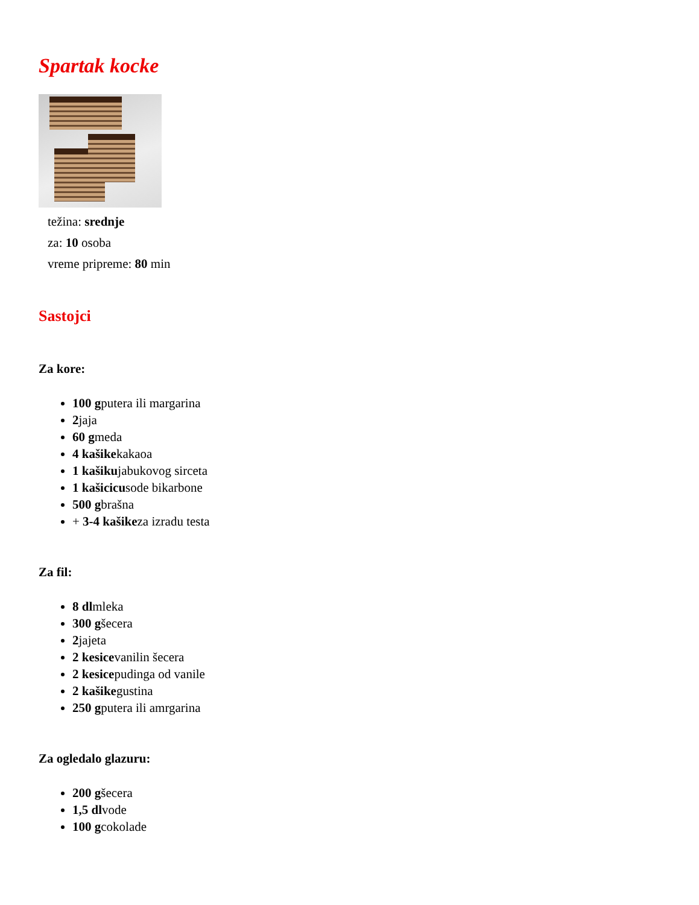Spartak kocke
težina: srednje
za: 10 osoba
vreme pripreme: 80 min
Sastojci
Za kore:
100 gputera ili margarina
2jaja
60 gmeda
4 kašikekakaoa
1 kašikujabukovog sirceta
1 kašicicusode bikarbone
500 gbrašna
+ 3-4 kašikeza izradu testa
Za fil:
8 dlmleka
300 gšecera
2jajeta
2 kesicevanilin šecera
2 kesicepudinga od vanile
2 kašikegustina
250 gputera ili amrgarina
Za ogledalo glazuru:
200 gšecera
1,5 dlvode
100 gcokolade